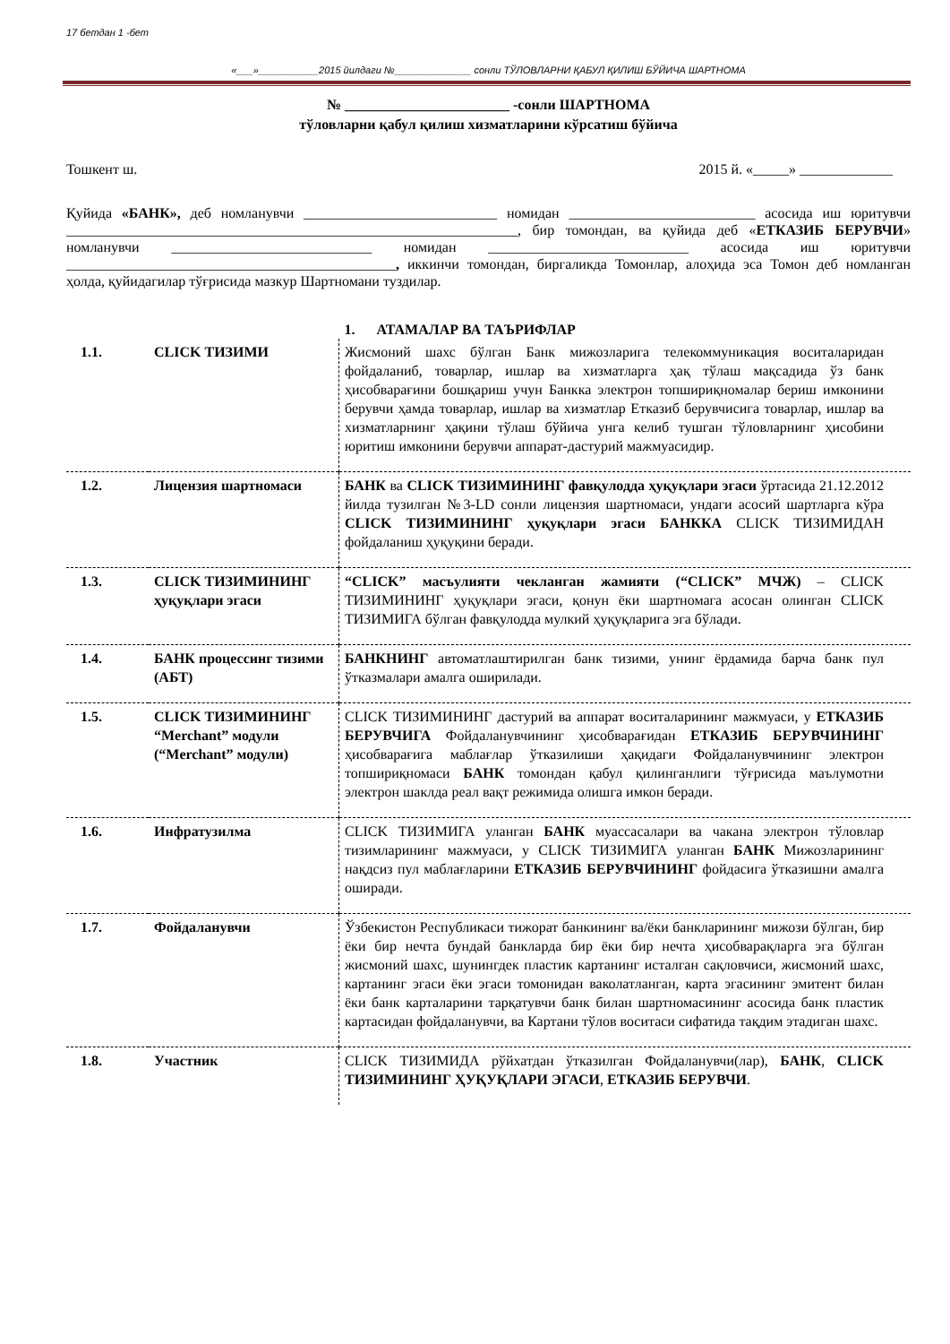17 бетдан 1 -бет
«___»___________2015 йилдаги №______________ сонли ТЎЛОВЛАРНИ ҚАБУЛ ҚИЛИШ БЎЙИЧА ШАРТНОМА
№ _______________________ -сонли ШАРТНОМА
тўловларни қабул қилиш хизматларини кўрсатиш бўйича
Тошкент ш. 2015 й. «_____» _____________
Қуйида «БАНК», деб номланувчи ___________________________ номидан __________________________ асосида иш юритувчи _______________________________________________________________, бир томондан, ва қуйида деб «ЕТКАЗИБ БЕРУВЧИ» номланувчи ____________________________ номидан ____________________________ асосида иш юритувчи ______________________________________________, иккинчи томондан, биргаликда Томонлар, алоҳида эса Томон деб номланган ҳолда, қуйидагилар тўғрисида мазкур Шартномани туздилар.
| | | 1. АТАМАЛАР ВА ТАЪРИФЛАР |
| 1.1. | CLICK ТИЗИМИ | Жисмоний шахс бўлган Банк мижозларига телекоммуникация воситаларидан фойдаланиб, товарлар, ишлар ва хизматларга ҳақ тўлаш мақсадида ўз банк ҳисобварағини бошқариш учун Банкка электрон топшириқномалар бериш имконини берувчи ҳамда товарлар, ишлар ва хизматлар Етказиб берувчисига товарлар, ишлар ва хизматларнинг ҳақини тўлаш бўйича унга келиб тушган тўловларнинг ҳисобини юритиш имконини берувчи аппарат-дастурий мажмуасидир. |
| 1.2. | Лицензия шартномаси | БАНК ва CLICK ТИЗИМИНИНГ фавқулодда ҳуқуқлари эгаси ўртасида 21.12.2012 йилда тузилган №3-LD сонли лицензия шартномаси, ундаги асосий шартларга кўра CLICK ТИЗИМИНИНГ ҳуқуқлари эгаси БАНККА CLICK ТИЗИМИДАН фойдаланиш ҳуқуқини беради. |
| 1.3. | CLICK ТИЗИМИНИНГ ҳуқуқлари эгаси | “CLICK” масъулияти чекланган жамияти (“CLICK” МЧЖ) – CLICK ТИЗИМИНИНГ ҳуқуқлари эгаси, қонун ёки шартномага асосан олинган CLICK ТИЗИМИГА бўлган фавқулодда мулкий ҳуқуқларига эга бўлади. |
| 1.4. | БАНК процессинг тизими (АБТ) | БАНКНИНГ автоматлаштирилган банк тизими, унинг ёрдамида барча банк пул ўтказмалари амалга оширилади. |
| 1.5. | CLICK ТИЗИМИНИНГ “Merchant” модули (“Merchant” модули) | CLICK ТИЗИМИНИНГ дастурий ва аппарат воситаларининг мажмуаси, у ЕТКАЗИБ БЕРУВЧИГА Фойдаланувчининг ҳисобварағидан ЕТКАЗИБ БЕРУВЧИНИНГ ҳисобварағига маблағлар ўтказилиши ҳақидаги Фойдаланувчининг электрон топшириқномаси БАНК томондан қабул қилинганлиги тўғрисида маълумотни электрон шаклда реал вақт режимида олишга имкон беради. |
| 1.6. | Инфратузилма | CLICK ТИЗИМИГА уланган БАНК муассасалари ва чакана электрон тўловлар тизимларининг мажмуаси, у CLICK ТИЗИМИГА уланган БАНК Мижозларининг нақдсиз пул маблағларини ЕТКАЗИБ БЕРУВЧИНИНГ фойдасига ўтказишни амалга оширади. |
| 1.7. | Фойдаланувчи | Ўзбекистон Республикаси тижорат банкининг ва/ёки банкларининг мижози бўлган, бир ёки бир нечта бундай банкларда бир ёки бир нечта ҳисобварақларга эга бўлган жисмоний шахс, шунингдек пластик картанинг исталган сақловчиси, жисмоний шахс, картанинг эгаси ёки эгаси томонидан ваколатланган, карта эгасининг эмитент билан ёки банк карталарини тарқатувчи банк билан шартномасининг асосида банк пластик картасидан фойдаланувчи, ва Картани тўлов воситаси сифатида тақдим этадиган шахс. |
| 1.8. | Участник | CLICK ТИЗИМИДА рўйхатдан ўтказилган Фойдаланувчи(лар), БАНК , CLICK ТИЗИМИНИНГ ҲУҚУҚЛАРИ ЭГАСИ , ЕТКАЗИБ БЕРУВЧИ . |